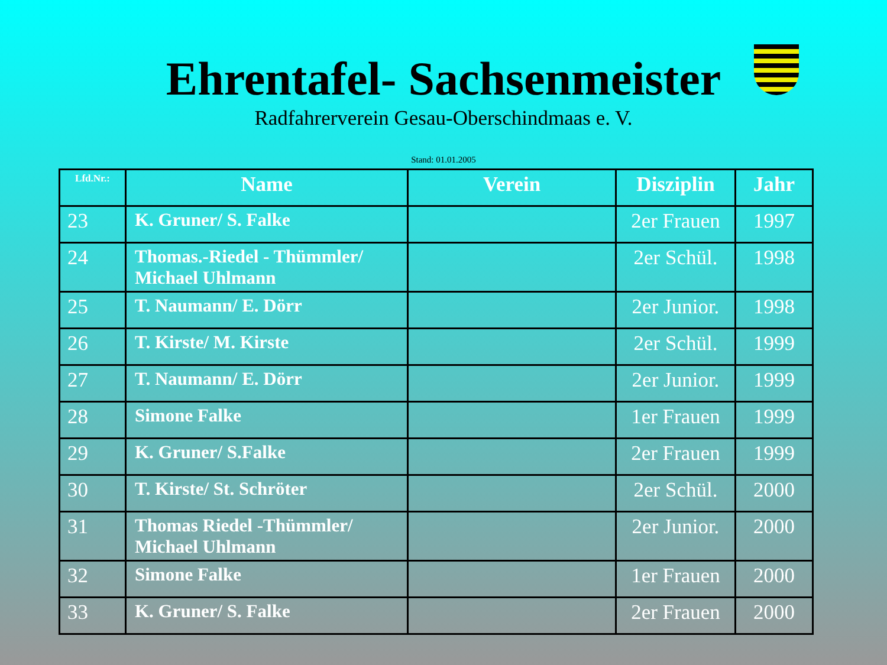Ehrentafel- Sachsenmeister
Radfahrerverein Gesau-Oberschindmaas e. V.
Stand: 01.01.2005
| Lfd.Nr.: | Name | Verein | Disziplin | Jahr |
| --- | --- | --- | --- | --- |
| 23 | K. Gruner/ S. Falke | | 2er Frauen | 1997 |
| 24 | Thomas.-Riedel - Thümmler/ Michael Uhlmann | | 2er Schül. | 1998 |
| 25 | T. Naumann/ E. Dörr | | 2er Junior. | 1998 |
| 26 | T. Kirste/ M. Kirste | | 2er Schül. | 1999 |
| 27 | T. Naumann/ E. Dörr | | 2er Junior. | 1999 |
| 28 | Simone Falke | | 1er Frauen | 1999 |
| 29 | K. Gruner/ S.Falke | | 2er Frauen | 1999 |
| 30 | T. Kirste/ St. Schröter | | 2er Schül. | 2000 |
| 31 | Thomas Riedel -Thümmler/ Michael Uhlmann | | 2er Junior. | 2000 |
| 32 | Simone Falke | | 1er Frauen | 2000 |
| 33 | K. Gruner/ S. Falke | | 2er Frauen | 2000 |